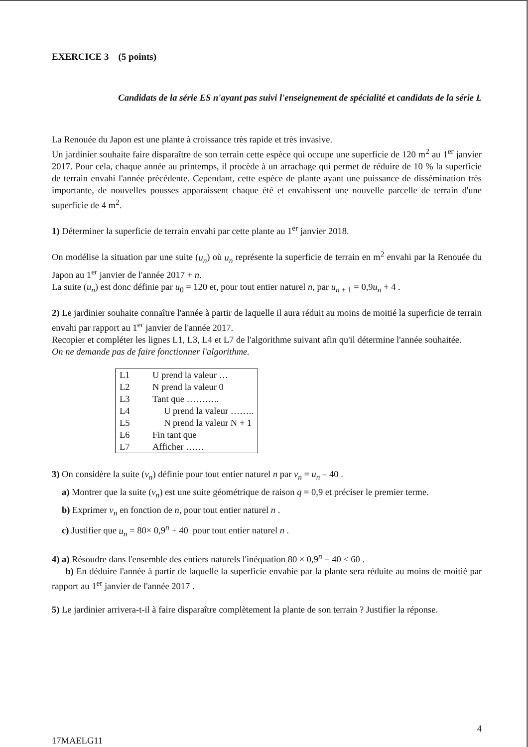EXERCICE 3 (5 points)
Candidats de la série ES n'ayant pas suivi l'enseignement de spécialité et candidats de la série L
La Renouée du Japon est une plante à croissance très rapide et très invasive.
Un jardinier souhaite faire disparaître de son terrain cette espèce qui occupe une superficie de 120 m<sup>2</sup> au 1<sup>er</sup> janvier 2017. Pour cela, chaque année au printemps, il procède à un arrachage qui permet de réduire de 10 % la superficie de terrain envahi l'année précédente. Cependant, cette espèce de plante ayant une puissance de dissémination très importante, de nouvelles pousses apparaissent chaque été et envahissent une nouvelle parcelle de terrain d'une superficie de 4 m<sup>2</sup>.
1) Déterminer la superficie de terrain envahi par cette plante au 1<sup>er</sup> janvier 2018.
On modélise la situation par une suite (u<sub>n</sub>) où u<sub>n</sub> représente la superficie de terrain en m<sup>2</sup> envahi par la Renouée du Japon au 1<sup>er</sup> janvier de l'année 2017 + n.
La suite (u<sub>n</sub>) est donc définie par u<sub>0</sub> = 120 et, pour tout entier naturel n, par u<sub>n + 1</sub> = 0,9u<sub>n</sub> + 4 .
2) Le jardinier souhaite connaître l'année à partir de laquelle il aura réduit au moins de moitié la superficie de terrain envahi par rapport au 1<sup>er</sup> janvier de l'année 2017.
Recopier et compléter les lignes L1, L3, L4 et L7 de l'algorithme suivant afin qu'il détermine l'année souhaitée.
On ne demande pas de faire fonctionner l'algorithme.
| L1 | U prend la valeur … |
| L2 | N prend la valeur 0 |
| L3 | Tant que ……….. |
| L4 | U prend la valeur …….. |
| L5 | N prend la valeur N + 1 |
| L6 | Fin tant que |
| L7 | Afficher …… |
3) On considère la suite (v<sub>n</sub>) définie pour tout entier naturel n par v<sub>n</sub> = u<sub>n</sub> – 40 .
a) Montrer que la suite (v<sub>n</sub>) est une suite géométrique de raison q = 0,9 et préciser le premier terme.
b) Exprimer v<sub>n</sub> en fonction de n, pour tout entier naturel n .
c) Justifier que u<sub>n</sub> = 80× 0,9<sup>n</sup> + 40 pour tout entier naturel n .
4) a) Résoudre dans l'ensemble des entiers naturels l'inéquation 80 × 0,9<sup>n</sup> + 40 ≤ 60 .
b) En déduire l'année à partir de laquelle la superficie envahie par la plante sera réduite au moins de moitié par rapport au 1<sup>er</sup> janvier de l'année 2017 .
5) Le jardinier arrivera-t-il à faire disparaître complètement la plante de son terrain ? Justifier la réponse.
4
17MAELG11